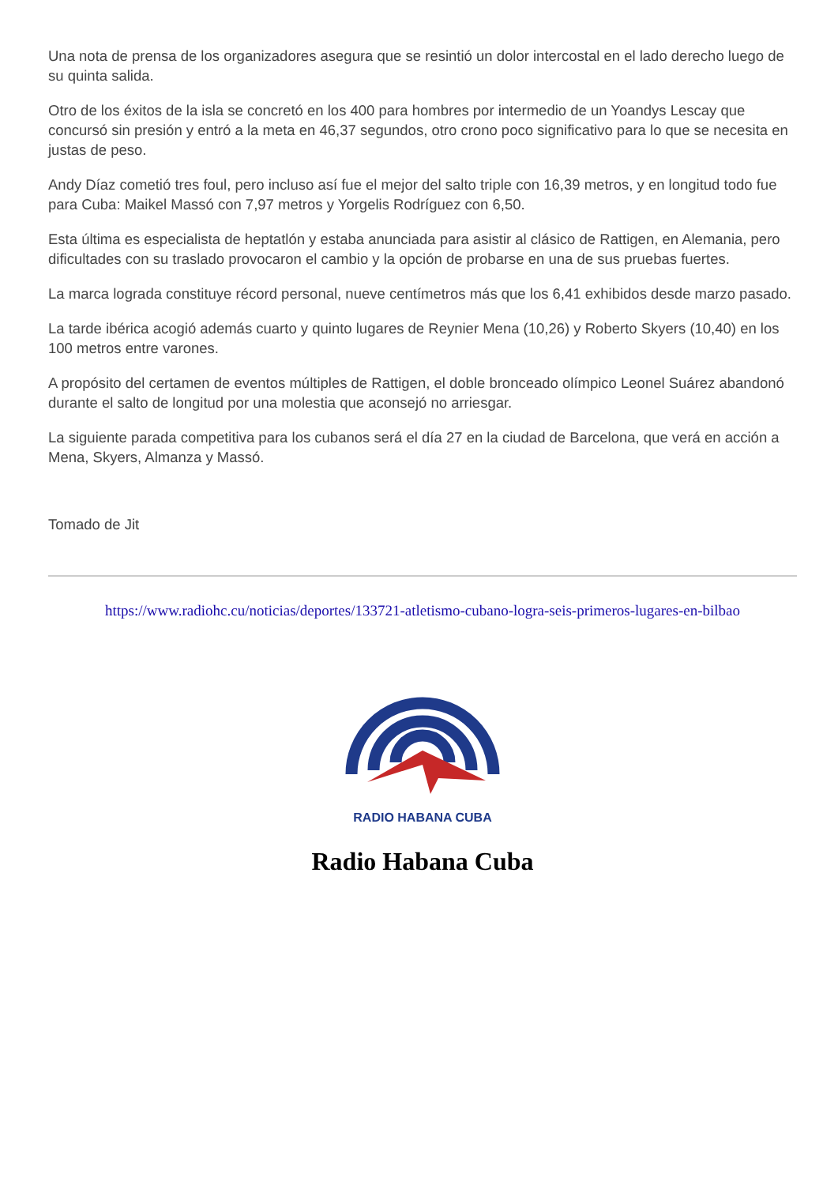Una nota de prensa de los organizadores asegura que se resintió un dolor intercostal en el lado derecho luego de su quinta salida.
Otro de los éxitos de la isla se concretó en los 400 para hombres por intermedio de un Yoandys Lescay que concursó sin presión y entró a la meta en 46,37 segundos, otro crono poco significativo para lo que se necesita en justas de peso.
Andy Díaz cometió tres foul, pero incluso así fue el mejor del salto triple con 16,39 metros, y en longitud todo fue para Cuba: Maikel Massó con 7,97 metros y Yorgelis Rodríguez con 6,50.
Esta última es especialista de heptatlón y estaba anunciada para asistir al clásico de Rattigen, en Alemania, pero dificultades con su traslado provocaron el cambio y la opción de probarse en una de sus pruebas fuertes.
La marca lograda constituye récord personal, nueve centímetros más que los 6,41 exhibidos desde marzo pasado.
La tarde ibérica acogió además cuarto y quinto lugares de Reynier Mena (10,26) y Roberto Skyers (10,40) en los 100 metros entre varones.
A propósito del certamen de eventos múltiples de Rattigen, el doble bronceado olímpico Leonel Suárez abandonó durante el salto de longitud por una molestia que aconsejó no arriesgar.
La siguiente parada competitiva para los cubanos será el día 27 en la ciudad de Barcelona, que verá en acción a Mena, Skyers, Almanza y Massó.
Tomado de Jit
https://www.radiohc.cu/noticias/deportes/133721-atletismo-cubano-logra-seis-primeros-lugares-en-bilbao
RADIO HABANA CUBA
Radio Habana Cuba